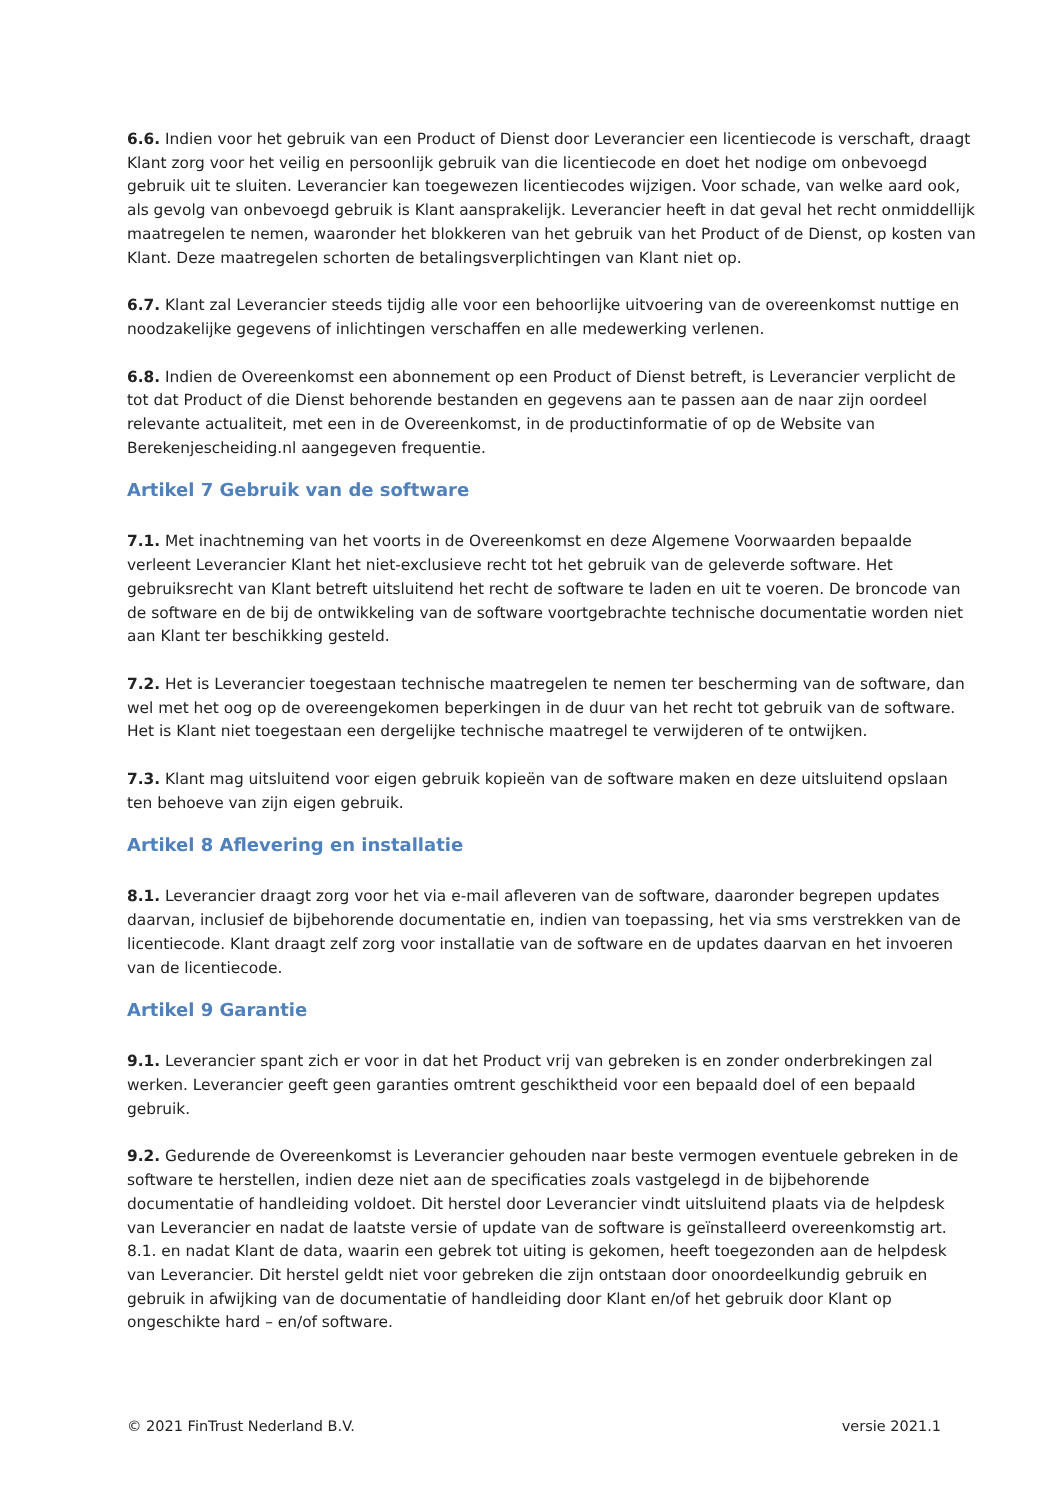6.6. Indien voor het gebruik van een Product of Dienst door Leverancier een licentiecode is verschaft, draagt Klant zorg voor het veilig en persoonlijk gebruik van die licentiecode en doet het nodige om onbevoegd gebruik uit te sluiten. Leverancier kan toegewezen licentiecodes wijzigen. Voor schade, van welke aard ook, als gevolg van onbevoegd gebruik is Klant aansprakelijk. Leverancier heeft in dat geval het recht onmiddellijk maatregelen te nemen, waaronder het blokkeren van het gebruik van het Product of de Dienst, op kosten van Klant. Deze maatregelen schorten de betalingsverplichtingen van Klant niet op.
6.7. Klant zal Leverancier steeds tijdig alle voor een behoorlijke uitvoering van de overeenkomst nuttige en noodzakelijke gegevens of inlichtingen verschaffen en alle medewerking verlenen.
6.8. Indien de Overeenkomst een abonnement op een Product of Dienst betreft, is Leverancier verplicht de tot dat Product of die Dienst behorende bestanden en gegevens aan te passen aan de naar zijn oordeel relevante actualiteit, met een in de Overeenkomst, in de productinformatie of op de Website van Berekenjescheiding.nl aangegeven frequentie.
Artikel 7 Gebruik van de software
7.1. Met inachtneming van het voorts in de Overeenkomst en deze Algemene Voorwaarden bepaalde verleent Leverancier Klant het niet-exclusieve recht tot het gebruik van de geleverde software. Het gebruiksrecht van Klant betreft uitsluitend het recht de software te laden en uit te voeren. De broncode van de software en de bij de ontwikkeling van de software voortgebrachte technische documentatie worden niet aan Klant ter beschikking gesteld.
7.2. Het is Leverancier toegestaan technische maatregelen te nemen ter bescherming van de software, dan wel met het oog op de overeengekomen beperkingen in de duur van het recht tot gebruik van de software. Het is Klant niet toegestaan een dergelijke technische maatregel te verwijderen of te ontwijken.
7.3. Klant mag uitsluitend voor eigen gebruik kopieën van de software maken en deze uitsluitend opslaan ten behoeve van zijn eigen gebruik.
Artikel 8 Aflevering en installatie
8.1. Leverancier draagt zorg voor het via e-mail afleveren van de software, daaronder begrepen updates daarvan, inclusief de bijbehorende documentatie en, indien van toepassing, het via sms verstrekken van de licentiecode. Klant draagt zelf zorg voor installatie van de software en de updates daarvan en het invoeren van de licentiecode.
Artikel 9 Garantie
9.1. Leverancier spant zich er voor in dat het Product vrij van gebreken is en zonder onderbrekingen zal werken. Leverancier geeft geen garanties omtrent geschiktheid voor een bepaald doel of een bepaald gebruik.
9.2. Gedurende de Overeenkomst is Leverancier gehouden naar beste vermogen eventuele gebreken in de software te herstellen, indien deze niet aan de specificaties zoals vastgelegd in de bijbehorende documentatie of handleiding voldoet. Dit herstel door Leverancier vindt uitsluitend plaats via de helpdesk van Leverancier en nadat de laatste versie of update van de software is geïnstalleerd overeenkomstig art. 8.1. en nadat Klant de data, waarin een gebrek tot uiting is gekomen, heeft toegezonden aan de helpdesk van Leverancier. Dit herstel geldt niet voor gebreken die zijn ontstaan door onoordeelkundig gebruik en gebruik in afwijking van de documentatie of handleiding door Klant en/of het gebruik door Klant op ongeschikte hard – en/of software.
© 2021 FinTrust Nederland B.V. versie 2021.1